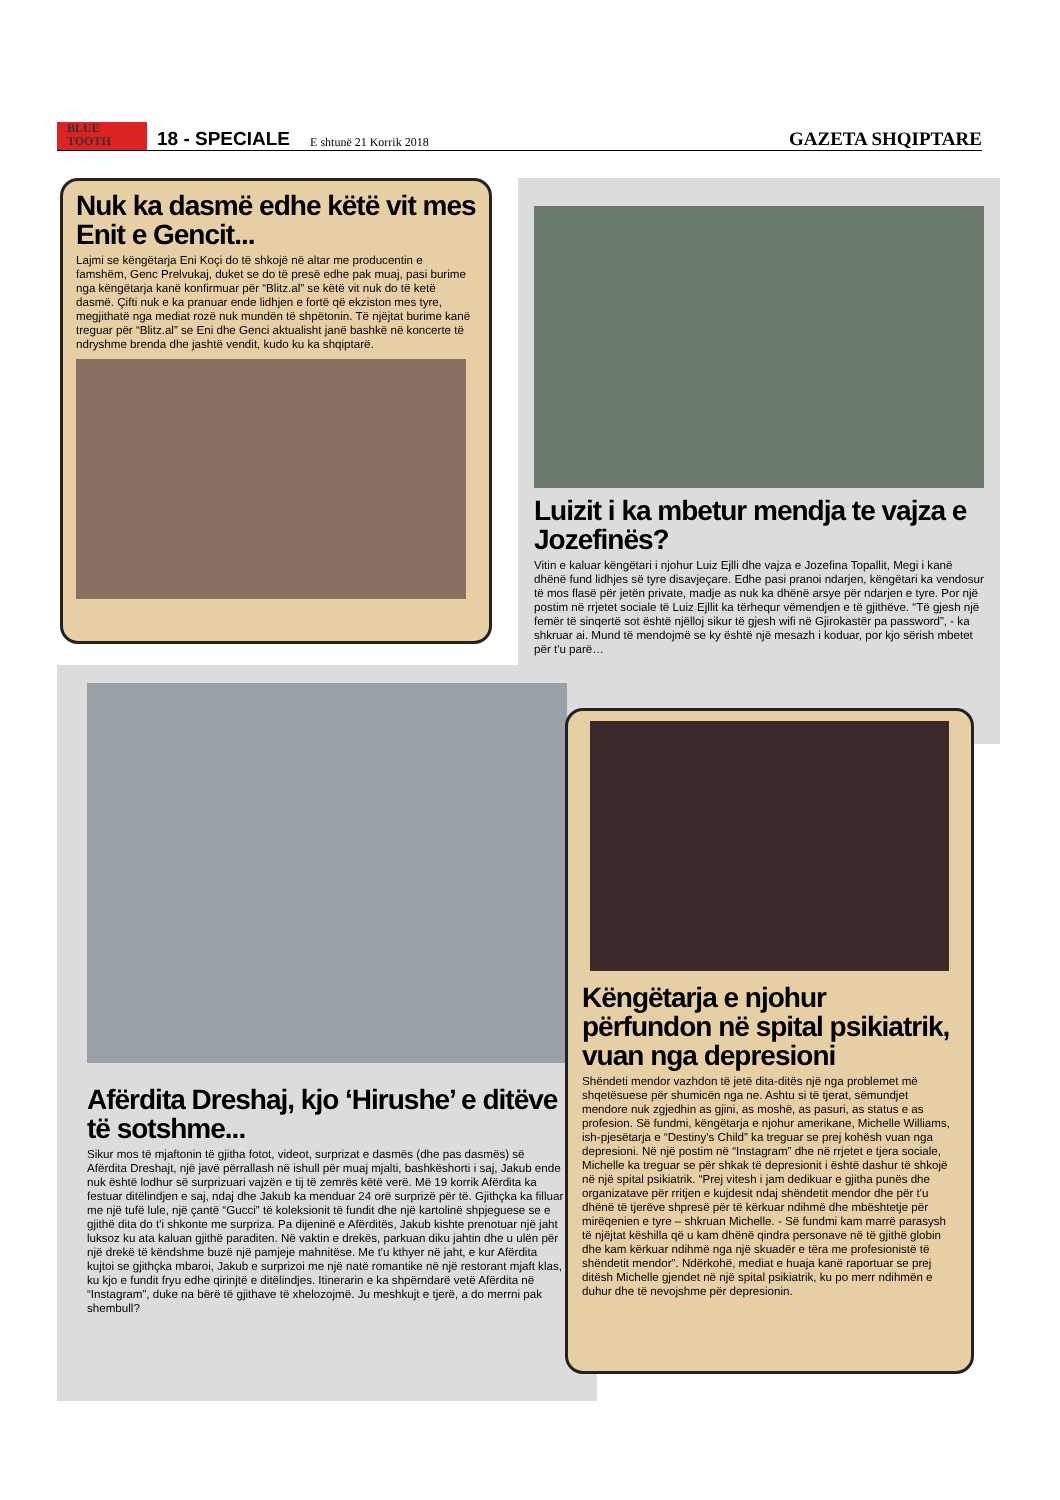BLUE
TOOTH
18 - SPECIALE E shtunë 21 Korrik 2018 GAZETA SHQIPTARE
Nuk ka dasmë edhe këtë vit mes Enit e Gencit...
Lajmi se këngëtarja Eni Koçi do të shkojë në altar me producentin e famshëm, Genc Prelvukaj, duket se do të presë edhe pak muaj, pasi burime nga këngëtarja kanë konfirmuar për “Blitz.al” se këtë vit nuk do të ketë dasmë. Çifti nuk e ka pranuar ende lidhjen e fortë që ekziston mes tyre, megjithatë nga mediat rozë nuk mundën të shpëtonin. Të njëjtat burime kanë treguar për “Blitz.al” se Eni dhe Genci aktualisht janë bashkë në koncerte të ndryshme brenda dhe jashtë vendit, kudo ku ka shqiptarë.
Luizit i ka mbetur mendja te vajza e Jozefinës?
Vitin e kaluar këngëtari i njohur Luiz Ejlli dhe vajza e Jozefina Topallit, Megi i kanë dhënë fund lidhjes së tyre disavjeçare. Edhe pasi pranoi ndarjen, këngëtari ka vendosur të mos flasë për jetën private, madje as nuk ka dhënë arsye për ndarjen e tyre. Por një postim në rrjetet sociale të Luiz Ejllit ka tërhequr vëmendjen e të gjithëve. “Të gjesh një femër të sinqertë sot është njëlloj sikur të gjesh wifi në Gjirokastër pa password”, - ka shkruar ai. Mund të mendojmë se ky është një mesazh i koduar, por kjo sërish mbetet për t'u parë…
Afërdita Dreshaj, kjo ‘Hirushe’ e ditëve të sotshme...
Sikur mos të mjaftonin të gjitha fotot, videot, surprizat e dasmës (dhe pas dasmës) së Afërdita Dreshajt, një javë përrallash në ishull për muaj mjalti, bashkëshorti i saj, Jakub ende nuk është lodhur së surprizuari vajzën e tij të zemrës këtë verë. Më 19 korrik Afërdita ka festuar ditëlindjen e saj, ndaj dhe Jakub ka menduar 24 orë surprizë për të. Gjithçka ka filluar me një tufë lule, një çantë “Gucci” të koleksionit të fundit dhe një kartolinë shpjeguese se e gjithë dita do t'i shkonte me surpriza. Pa dijeninë e Afërditës, Jakub kishte prenotuar një jaht luksoz ku ata kaluan gjithë paraditen. Në vaktin e drekës, parkuan diku jahtin dhe u ulën për një drekë të këndshme buzë një pamjeje mahnitëse. Me t'u kthyer në jaht, e kur Afërdita kujtoi se gjithçka mbaroi, Jakub e surprizoi me një natë romantike në një restorant mjaft klas, ku kjo e fundit fryu edhe qirinjtë e ditëlindjes. Itinerarin e ka shpërndarë vetë Afërdita në “Instagram”, duke na bërë të gjithave të xhelozojmë. Ju meshkujt e tjerë, a do merrni pak shembull?
Këngëtarja e njohur përfundon në spital psikiatrik, vuan nga depresioni
Shëndeti mendor vazhdon të jetë dita-ditës një nga problemet më shqetësuese për shumicën nga ne. Ashtu si të tjerat, sëmundjet mendore nuk zgjedhin as gjini, as moshë, as pasuri, as status e as profesion. Së fundmi, këngëtarja e njohur amerikane, Michelle Williams, ish-pjesëtarja e “Destiny's Child” ka treguar se prej kohësh vuan nga depresioni. Në një postim në “Instagram” dhe në rrjetet e tjera sociale, Michelle ka treguar se për shkak të depresionit i është dashur të shkojë në një spital psikiatrik. “Prej vitesh i jam dedikuar e gjitha punës dhe organizatave për rritjen e kujdesit ndaj shëndetit mendor dhe për t'u dhënë të tjerëve shpresë për të kërkuar ndihmë dhe mbështetje për mirëqenien e tyre – shkruan Michelle. - Së fundmi kam marrë parasysh të njëjtat këshilla që u kam dhënë qindra personave në të gjithë globin dhe kam kërkuar ndihmë nga një skuadër e tëra me profesionistë të shëndetit mendor”. Ndërkohë, mediat e huaja kanë raportuar se prej ditësh Michelle gjendet në një spital psikiatrik, ku po merr ndihmën e duhur dhe të nevojshme për depresionin.